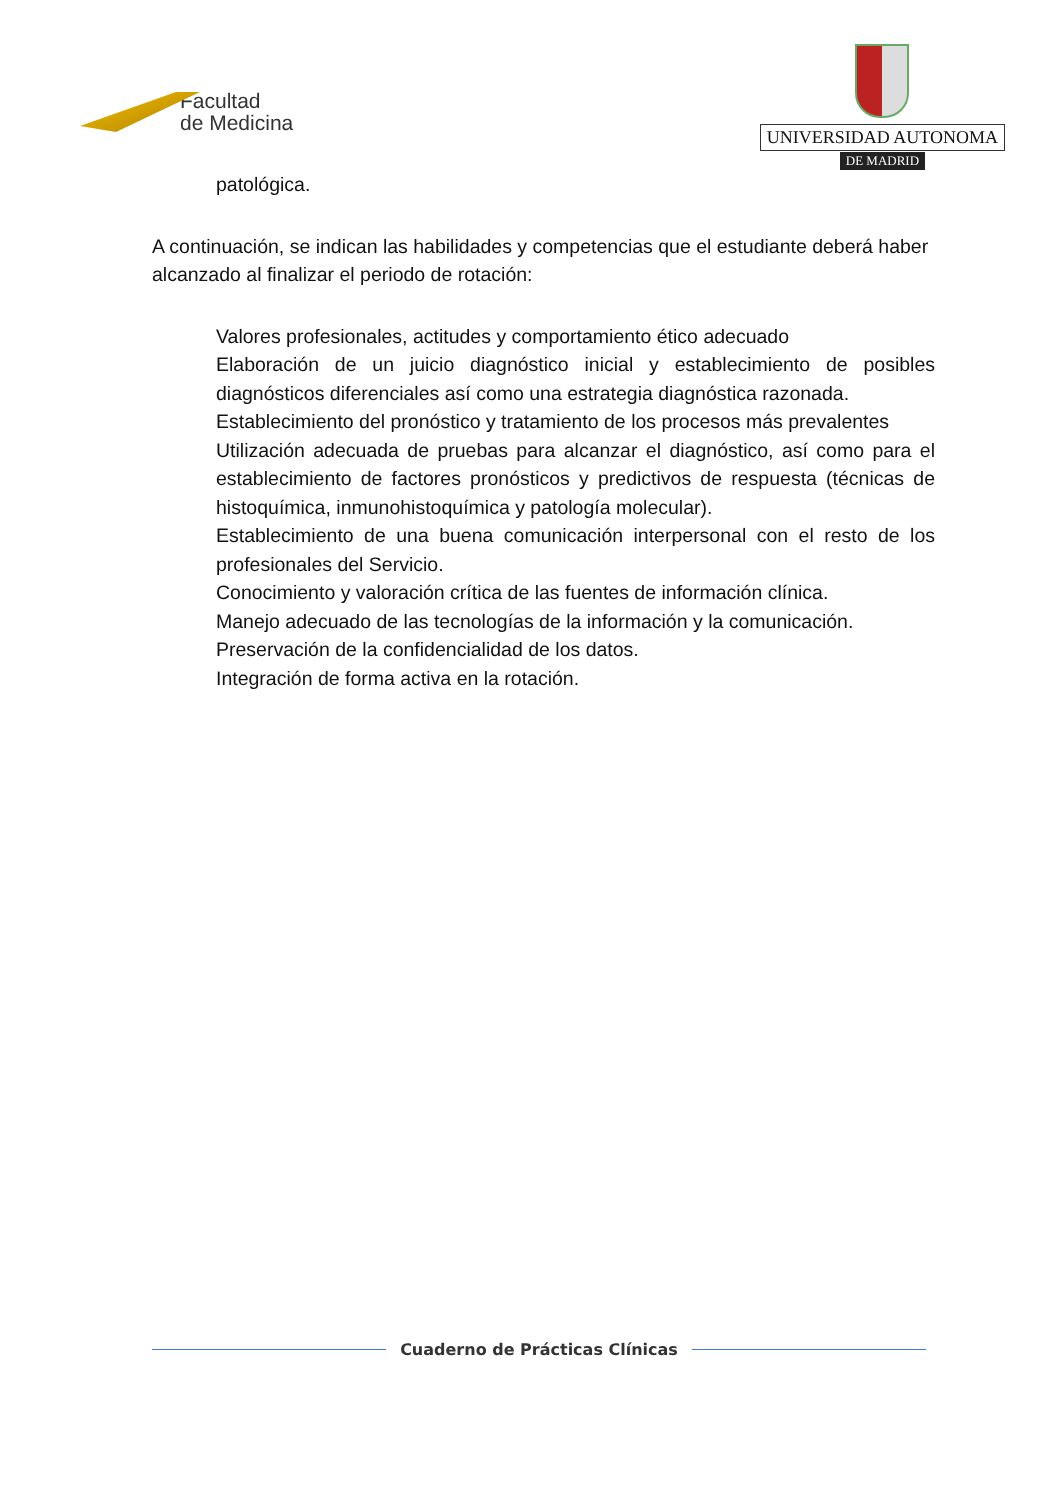Facultad
de Medicina
UNIVERSIDAD AUTONOMA
DE MADRID
patológica.
A continuación, se indican las habilidades y competencias que el estudiante deberá haber alcanzado al finalizar el periodo de rotación:
Valores profesionales, actitudes y comportamiento ético adecuado
Elaboración de un juicio diagnóstico inicial y establecimiento de posibles diagnósticos diferenciales así como una estrategia diagnóstica razonada.
Establecimiento del pronóstico y tratamiento de los procesos más prevalentes
Utilización adecuada de pruebas para alcanzar el diagnóstico, así como para el establecimiento de factores pronósticos y predictivos de respuesta (técnicas de histoquímica, inmunohistoquímica y patología molecular).
Establecimiento de una buena comunicación interpersonal con el resto de los profesionales del Servicio.
Conocimiento y valoración crítica de las fuentes de información clínica.
Manejo adecuado de las tecnologías de la información y la comunicación.
Preservación de la confidencialidad de los datos.
Integración de forma activa en la rotación.
Cuaderno de Prácticas Clínicas